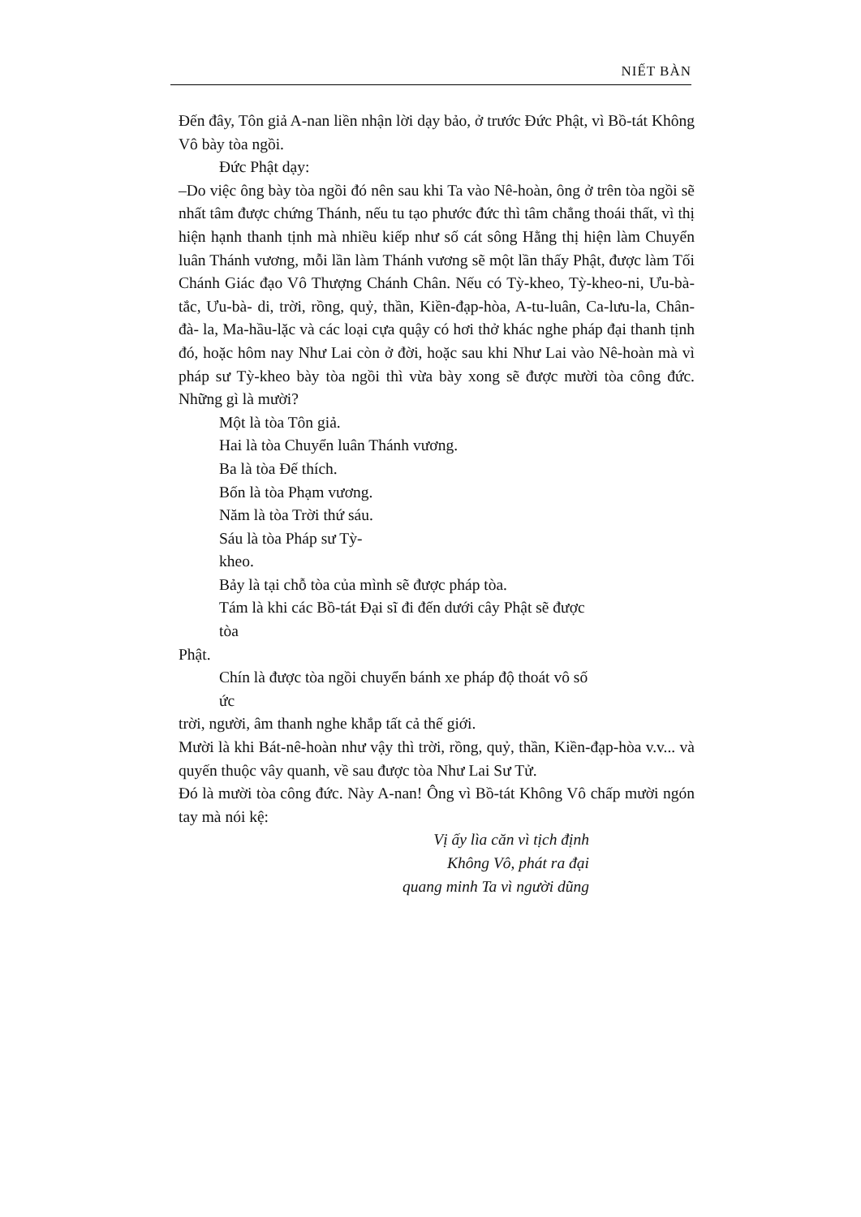NIẾT BÀN
Đến đây, Tôn giả A-nan liền nhận lời dạy bảo, ở trước Đức Phật, vì Bồ-tát Không Vô bày tòa ngồi.
Đức Phật dạy:
–Do việc ông bày tòa ngồi đó nên sau khi Ta vào Nê-hoàn, ông ở trên tòa ngồi sẽ nhất tâm được chứng Thánh, nếu tu tạo phước đức thì tâm chẳng thoái thất, vì thị hiện hạnh thanh tịnh mà nhiều kiếp như số cát sông Hằng thị hiện làm Chuyển luân Thánh vương, mỗi lần làm Thánh vương sẽ một lần thấy Phật, được làm Tối Chánh Giác đạo Vô Thượng Chánh Chân. Nếu có Tỳ-kheo, Tỳ-kheo-ni, Ưu-bà-tắc, Ưu-bà- di, trời, rồng, quỷ, thần, Kiền-đạp-hòa, A-tu-luân, Ca-lưu-la, Chân-đà- la, Ma-hầu-lặc và các loại cựa quậy có hơi thở khác nghe pháp đại thanh tịnh đó, hoặc hôm nay Như Lai còn ở đời, hoặc sau khi Như Lai vào Nê-hoàn mà vì pháp sư Tỳ-kheo bày tòa ngồi thì vừa bày xong sẽ được mười tòa công đức. Những gì là mười?
Một là tòa Tôn giả.
Hai là tòa Chuyển luân Thánh vương.
Ba là tòa Đế thích.
Bốn là tòa Phạm vương.
Năm là tòa Trời thứ sáu.
Sáu là tòa Pháp sư Tỳ-
kheo.
Bảy là tại chỗ tòa của mình sẽ được pháp tòa.
Tám là khi các Bồ-tát Đại sĩ đi đến dưới cây Phật sẽ được
tòa
Phật.
Chín là được tòa ngồi chuyển bánh xe pháp độ thoát vô số
ức
trời, người, âm thanh nghe khắp tất cả thế giới.
Mười là khi Bát-nê-hoàn như vậy thì trời, rồng, quỷ, thần, Kiền-đạp-hòa v.v... và quyến thuộc vây quanh, về sau được tòa Như Lai Sư Tử.
Đó là mười tòa công đức. Này A-nan! Ông vì Bồ-tát Không Vô chấp mười ngón tay mà nói kệ:
Vị ấy lìa căn vì tịch định
Không Vô, phát ra đại
quang minh Ta vì người dũng